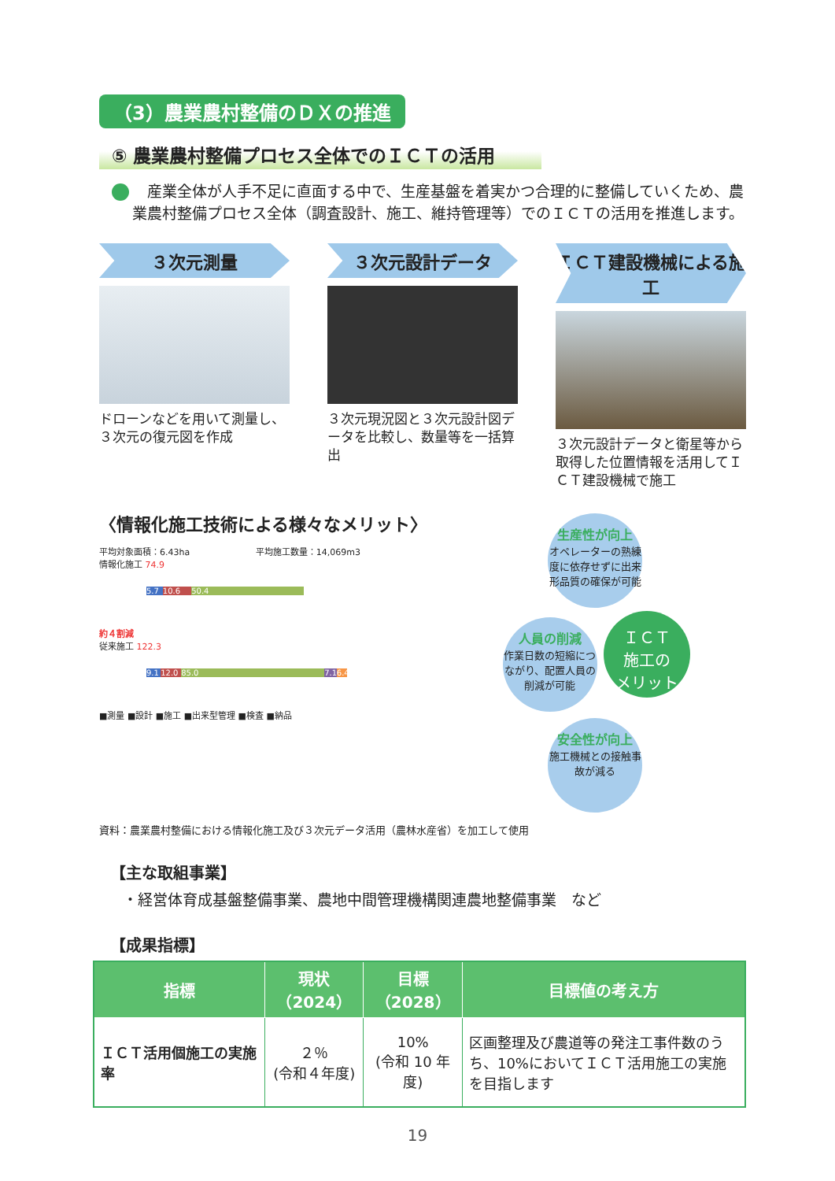（3）農業農村整備のＤＸの推進
⑤ 農業農村整備プロセス全体でのＩＣＴの活用
　産業全体が人手不足に直面する中で、生産基盤を着実かつ合理的に整備していくため、農業農村整備プロセス全体（調査設計、施工、維持管理等）でのＩＣＴの活用を推進します。
３次元測量
ドローンなどを用いて測量し、３次元の復元図を作成
３次元設計データ
３次元現況図と３次元設計図データを比較し、数量等を一括算出
ＩＣＴ建設機械による施工
３次元設計データと衛星等から取得した位置情報を活用してＩＣＴ建設機械で施工
〈情報化施工技術による様々なメリット〉
平均対象面積：6.43ha 平均施工数量：14,069m3
情報化施工 74.9
5.7 10.6 50.4
約４割減
従来施工 122.3
9.1 12.0 85.0 7.1 6.4
■測量 ■設計 ■施工 ■出来型管理 ■検査 ■納品
生産性が向上 オペレーターの熟練度に依存せずに出来形品質の確保が可能
人員の削減 作業日数の短縮につながり、配置人員の削減が可能
ＩＣＴ
施工の
メリット
安全性が向上 施工機械との接触事故が減る
資料：農業農村整備における情報化施工及び３次元データ活用（農林水産省）を加工して使用
【主な取組事業】
・経営体育成基盤整備事業、農地中間管理機構関連農地整備事業　など
【成果指標】
| 指標 | 現状（2024） | 目標（2028） | 目標値の考え方 |
| --- | --- | --- | --- |
| ＩＣＴ活用個施工の実施率 | ２％ (令和４年度) | 10% (令和 10 年度) | 区画整理及び農道等の発注工事件数のうち、10%においてＩＣＴ活用施工の実施を目指します |
19